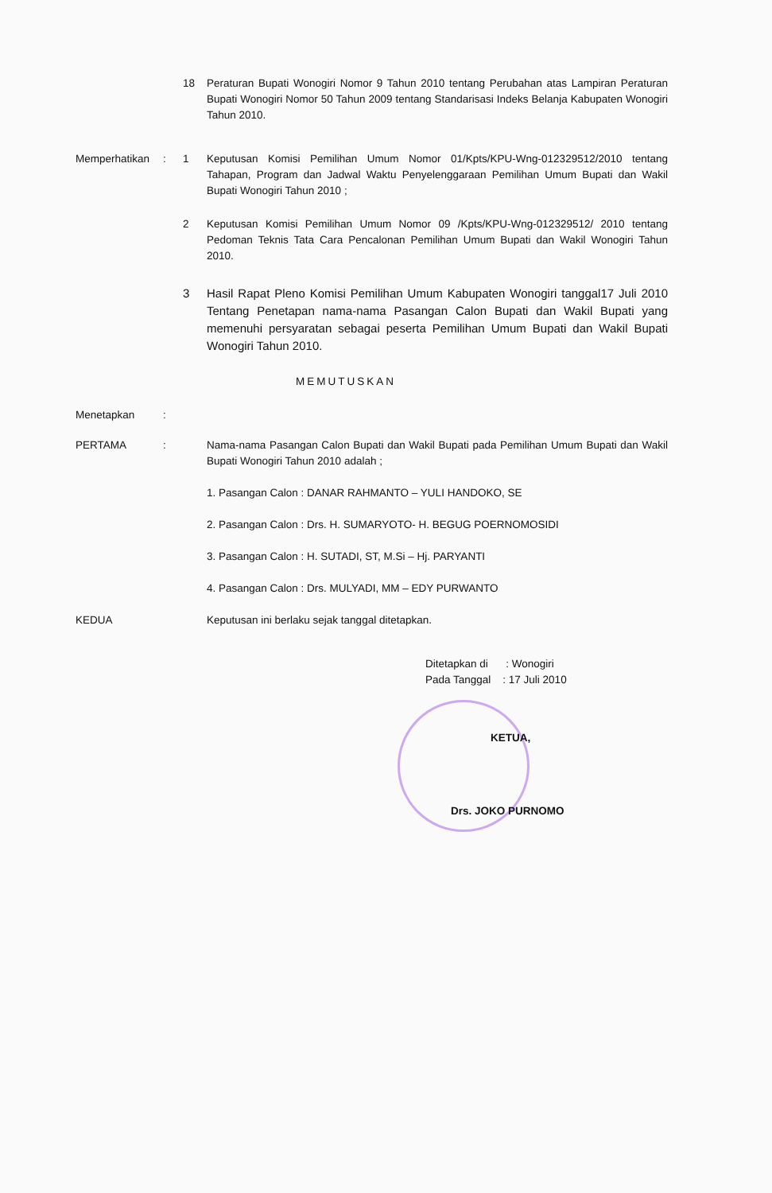18 Peraturan Bupati Wonogiri Nomor 9 Tahun 2010 tentang Perubahan atas Lampiran Peraturan Bupati Wonogiri Nomor 50 Tahun 2009 tentang Standarisasi Indeks Belanja Kabupaten Wonogiri Tahun 2010.
Memperhatikan : 1 Keputusan Komisi Pemilihan Umum Nomor 01/Kpts/KPU-Wng-012329512/2010 tentang Tahapan, Program dan Jadwal Waktu Penyelenggaraan Pemilihan Umum Bupati dan Wakil Bupati Wonogiri Tahun 2010 ;
2 Keputusan Komisi Pemilihan Umum Nomor 09 /Kpts/KPU-Wng-012329512/ 2010 tentang Pedoman Teknis Tata Cara Pencalonan Pemilihan Umum Bupati dan Wakil Wonogiri Tahun 2010.
3 Hasil Rapat Pleno Komisi Pemilihan Umum Kabupaten Wonogiri tanggal17 Juli 2010 Tentang Penetapan nama-nama Pasangan Calon Bupati dan Wakil Bupati yang memenuhi persyaratan sebagai peserta Pemilihan Umum Bupati dan Wakil Bupati Wonogiri Tahun 2010.
MEMUTUSKAN
Menetapkan :
PERTAMA : Nama-nama Pasangan Calon Bupati dan Wakil Bupati pada Pemilihan Umum Bupati dan Wakil Bupati Wonogiri Tahun 2010 adalah ;
1. Pasangan Calon : DANAR RAHMANTO – YULI HANDOKO, SE
2. Pasangan Calon : Drs. H. SUMARYOTO- H. BEGUG POERNOMOSIDI
3. Pasangan Calon : H. SUTADI, ST, M.Si – Hj. PARYANTI
4. Pasangan Calon : Drs. MULYADI, MM – EDY PURWANTO
KEDUA Keputusan ini berlaku sejak tanggal ditetapkan.
Ditetapkan di : Wonogiri
Pada Tanggal : 17 Juli 2010
KETUA,
Drs. JOKO PURNOMO